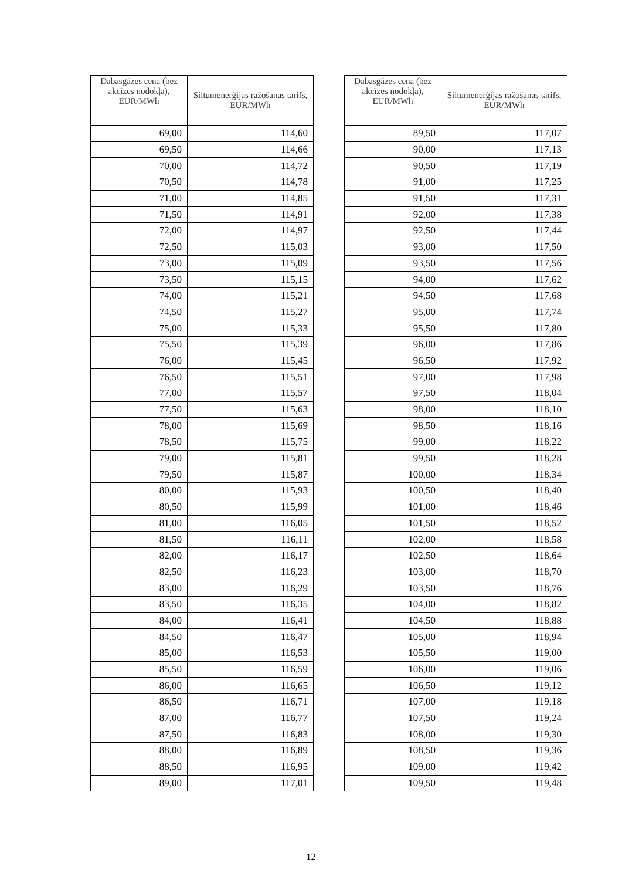| Dabasgāzes cena (bez akcīzes nodokļa), EUR/MWh | Siltumenerģijas ražošanas tarifs, EUR/MWh |
| --- | --- |
| 69,00 | 114,60 |
| 69,50 | 114,66 |
| 70,00 | 114,72 |
| 70,50 | 114,78 |
| 71,00 | 114,85 |
| 71,50 | 114,91 |
| 72,00 | 114,97 |
| 72,50 | 115,03 |
| 73,00 | 115,09 |
| 73,50 | 115,15 |
| 74,00 | 115,21 |
| 74,50 | 115,27 |
| 75,00 | 115,33 |
| 75,50 | 115,39 |
| 76,00 | 115,45 |
| 76,50 | 115,51 |
| 77,00 | 115,57 |
| 77,50 | 115,63 |
| 78,00 | 115,69 |
| 78,50 | 115,75 |
| 79,00 | 115,81 |
| 79,50 | 115,87 |
| 80,00 | 115,93 |
| 80,50 | 115,99 |
| 81,00 | 116,05 |
| 81,50 | 116,11 |
| 82,00 | 116,17 |
| 82,50 | 116,23 |
| 83,00 | 116,29 |
| 83,50 | 116,35 |
| 84,00 | 116,41 |
| 84,50 | 116,47 |
| 85,00 | 116,53 |
| 85,50 | 116,59 |
| 86,00 | 116,65 |
| 86,50 | 116,71 |
| 87,00 | 116,77 |
| 87,50 | 116,83 |
| 88,00 | 116,89 |
| 88,50 | 116,95 |
| 89,00 | 117,01 |
| Dabasgāzes cena (bez akcīzes nodokļa), EUR/MWh | Siltumenerģijas ražošanas tarifs, EUR/MWh |
| --- | --- |
| 89,50 | 117,07 |
| 90,00 | 117,13 |
| 90,50 | 117,19 |
| 91,00 | 117,25 |
| 91,50 | 117,31 |
| 92,00 | 117,38 |
| 92,50 | 117,44 |
| 93,00 | 117,50 |
| 93,50 | 117,56 |
| 94,00 | 117,62 |
| 94,50 | 117,68 |
| 95,00 | 117,74 |
| 95,50 | 117,80 |
| 96,00 | 117,86 |
| 96,50 | 117,92 |
| 97,00 | 117,98 |
| 97,50 | 118,04 |
| 98,00 | 118,10 |
| 98,50 | 118,16 |
| 99,00 | 118,22 |
| 99,50 | 118,28 |
| 100,00 | 118,34 |
| 100,50 | 118,40 |
| 101,00 | 118,46 |
| 101,50 | 118,52 |
| 102,00 | 118,58 |
| 102,50 | 118,64 |
| 103,00 | 118,70 |
| 103,50 | 118,76 |
| 104,00 | 118,82 |
| 104,50 | 118,88 |
| 105,00 | 118,94 |
| 105,50 | 119,00 |
| 106,00 | 119,06 |
| 106,50 | 119,12 |
| 107,00 | 119,18 |
| 107,50 | 119,24 |
| 108,00 | 119,30 |
| 108,50 | 119,36 |
| 109,00 | 119,42 |
| 109,50 | 119,48 |
12